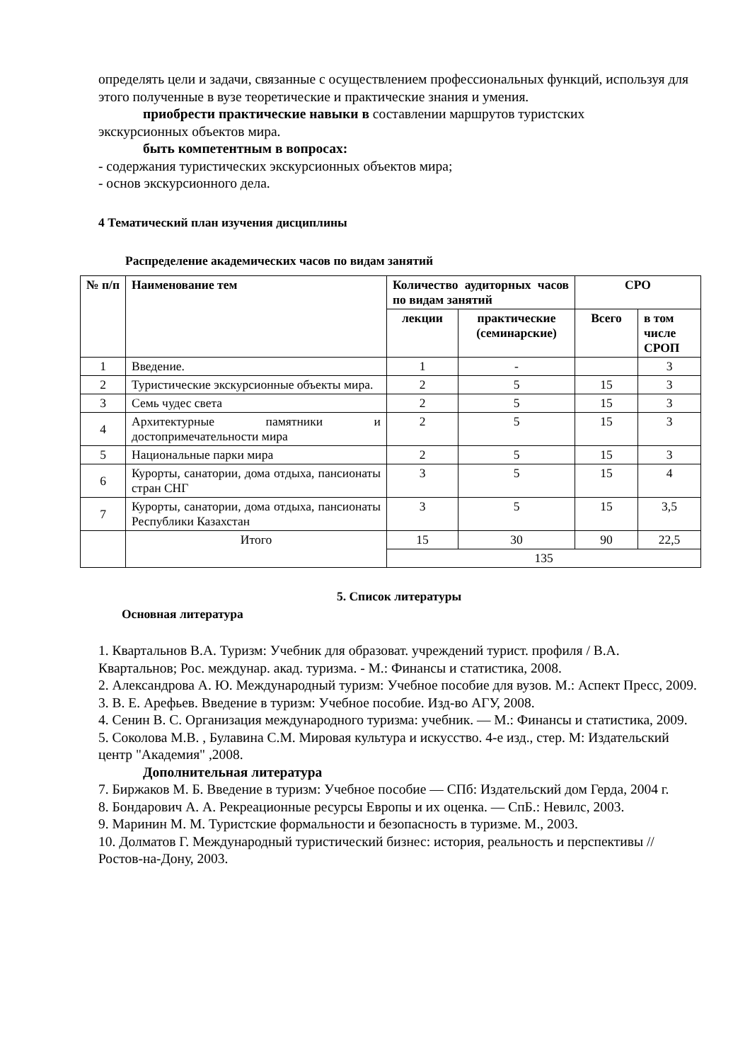определять цели и задачи, связанные с осуществлением профессиональных функций, используя для этого полученные в вузе теоретические и практические знания и умения.
приобрести практические навыки в составлении маршрутов туристских
экскурсионных объектов мира.
быть компетентным в вопросах:
- содержания туристических экскурсионных объектов мира;
- основ экскурсионного дела.
4 Тематический план изучения дисциплины
Распределение академических часов по видам занятий
| № п/п | Наименование тем | Количество аудиторных часов по видам занятий | | СРО | |
| --- | --- | --- | --- | --- | --- |
| | | лекции | практические (семинарские) | Всего | в том числе СРОП |
| 1 | Введение. | 1 | - | | 3 |
| 2 | Туристические экскурсионные объекты мира. | 2 | 5 | 15 | 3 |
| 3 | Семь чудес света | 2 | 5 | 15 | 3 |
| 4 | Архитектурные памятники и достопримечательности мира | 2 | 5 | 15 | 3 |
| 5 | Национальные парки мира | 2 | 5 | 15 | 3 |
| 6 | Курорты, санатории, дома отдыха, пансионаты стран СНГ | 3 | 5 | 15 | 4 |
| 7 | Курорты, санатории, дома отдыха, пансионаты Республики Казахстан | 3 | 5 | 15 | 3,5 |
| | Итого | 15 | 30 | 90 | 22,5 |
| | | 135 | | | |
5. Список литературы
Основная литература
1. Квартальнов В.А. Туризм: Учебник для образоват. учреждений турист. профиля / В.А. Квартальнов; Рос. междунар. акад. туризма. - М.: Финансы и статистика, 2008.
2. Александрова А. Ю. Международный туризм: Учебное пособие для вузов. М.: Аспект Пресс, 2009.
3. В. Е. Арефьев. Введение в туризм: Учебное пособие. Изд-во АГУ, 2008.
4. Сенин В. С. Организация международного туризма: учебник. — М.: Финансы и статистика, 2009.
5. Соколова М.В. , Булавина С.М. Мировая культура и искусство. 4-е изд., стер. М: Издательский центр "Академия" ,2008.
Дополнительная литература
7. Биржаков М. Б. Введение в туризм: Учебное пособие — СПб: Издательский дом Герда, 2004 г.
8. Бондарович А. А. Рекреационные ресурсы Европы и их оценка. — СпБ.: Невилс, 2003.
9. Маринин М. М. Туристские формальности и безопасность в туризме. М., 2003.
10. Долматов Г. Международный туристический бизнес: история, реальность и перспективы // Ростов-на-Дону, 2003.